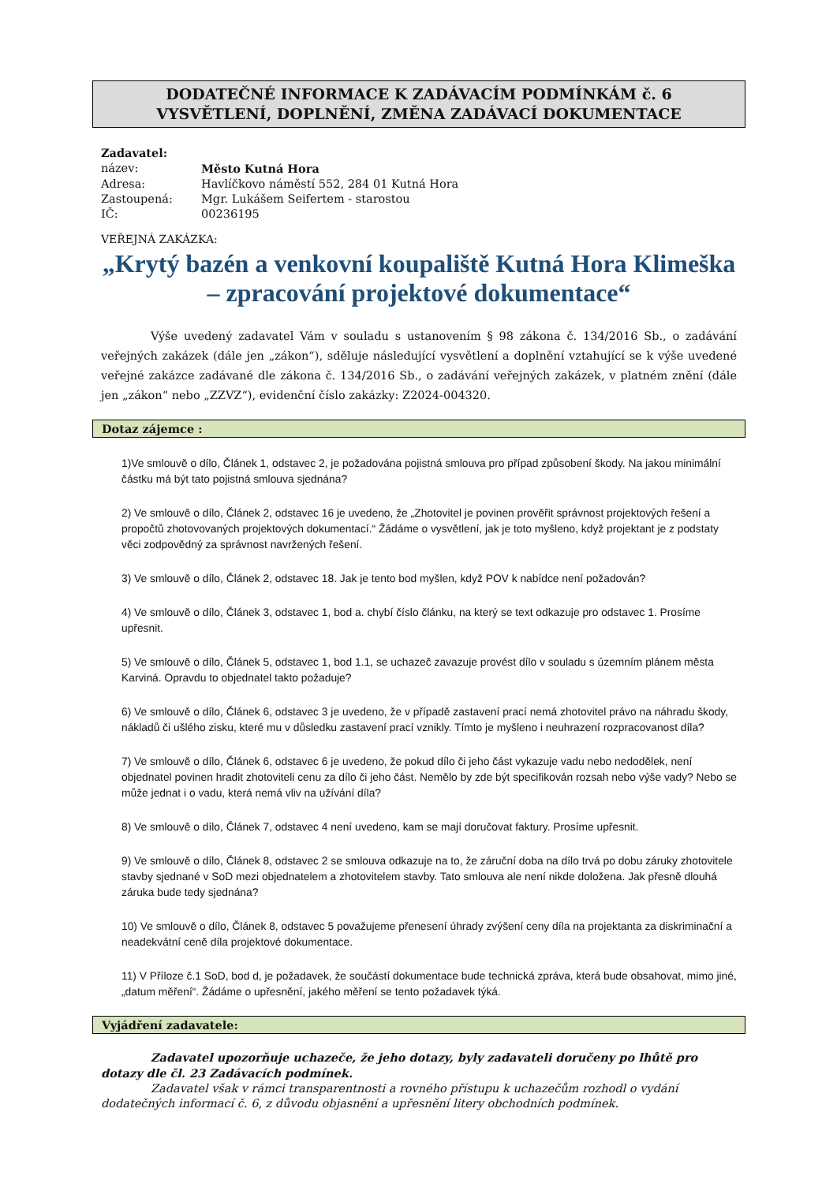DODATEČNÉ INFORMACE K ZADÁVACÍM PODMÍNKÁM č. 6
VYSVĚTLENÍ, DOPLNĚNÍ, ZMĚNA ZADÁVACÍ DOKUMENTACE
Zadavatel:
název: Město Kutná Hora
Adresa: Havlíčkovo náměstí 552, 284 01 Kutná Hora
Zastoupená: Mgr. Lukášem Seifertem - starostou
IČ: 00236195
VEŘEJNÁ ZAKÁZKA:
„Krytý bazén a venkovní koupaliště Kutná Hora Klimeška – zpracování projektové dokumentace“
Výše uvedený zadavatel Vám v souladu s ustanovením § 98 zákona č. 134/2016 Sb., o zadávání veřejných zakázek (dále jen „zákon“), sděluje následující vysvětlení a doplnění vztahující se k výše uvedené veřejné zakázce zadávané dle zákona č. 134/2016 Sb., o zadávání veřejných zakázek, v platném znění (dále jen „zákon“ nebo „ZZVZ“), evidenční číslo zakázky: Z2024-004320.
Dotaz zájemce :
1)Ve smlouvě o dílo, Článek 1, odstavec 2, je požadována pojistná smlouva pro případ způsobení škody. Na jakou minimální částku má být tato pojistná smlouva sjednána?
2) Ve smlouvě o dílo, Článek 2, odstavec 16 je uvedeno, že „Zhotovitel je povinen prověřit správnost projektových řešení a propočtů zhotovovaných projektových dokumentací.“ Žádáme o vysvětlení, jak je toto myšleno, když projektant je z podstaty věci zodpovědný za správnost navržených řešení.
3) Ve smlouvě o dílo, Článek 2, odstavec 18. Jak je tento bod myšlen, když POV k nabídce není požadován?
4) Ve smlouvě o dílo, Článek 3, odstavec 1, bod a. chybí číslo článku, na který se text odkazuje pro odstavec 1. Prosíme upřesnit.
5) Ve smlouvě o dílo, Článek 5, odstavec 1, bod 1.1, se uchazeč zavazuje provést dílo v souladu s územním plánem města Karviná. Opravdu to objednatel takto požaduje?
6) Ve smlouvě o dílo, Článek 6, odstavec 3 je uvedeno, že v případě zastavení prací nemá zhotovitel právo na náhradu škody, nákladů či ušlého zisku, které mu v důsledku zastavení prací vznikly. Tímto je myšleno i neuhrazení rozpracovanost díla?
7) Ve smlouvě o dílo, Článek 6, odstavec 6 je uvedeno, že pokud dílo či jeho část vykazuje vadu nebo nedodělek, není objednatel povinen hradit zhotoviteli cenu za dílo či jeho část. Nemělo by zde být specifikován rozsah nebo výše vady? Nebo se může jednat i o vadu, která nemá vliv na užívání díla?
8) Ve smlouvě o dílo, Článek 7, odstavec 4 není uvedeno, kam se mají doručovat faktury. Prosíme upřesnit.
9) Ve smlouvě o dílo, Článek 8, odstavec 2 se smlouva odkazuje na to, že záruční doba na dílo trvá po dobu záruky zhotovitele stavby sjednané v SoD mezi objednatelem a zhotovitelem stavby. Tato smlouva ale není nikde doložena. Jak přesně dlouhá záruka bude tedy sjednána?
10) Ve smlouvě o dílo, Článek 8, odstavec 5 považujeme přenesení úhrady zvýšení ceny díla na projektanta za diskriminační a neadekvátní ceně díla projektové dokumentace.
11) V Příloze č.1 SoD, bod d, je požadavek, že součástí dokumentace bude technická zpráva, která bude obsahovat, mimo jiné, „datum měření“. Žádáme o upřesnění, jakého měření se tento požadavek týká.
Vyjádření zadavatele:
Zadavatel upozorňuje uchazeče, že jeho dotazy, byly zadavateli doručeny po lhůtě pro dotazy dle čl. 23 Zadávacích podmínek.
Zadavatel však v rámci transparentnosti a rovného přístupu k uchazečům rozhodl o vydání dodatečných informací č. 6, z důvodu objasnění a upřesnění litery obchodních podmínek.